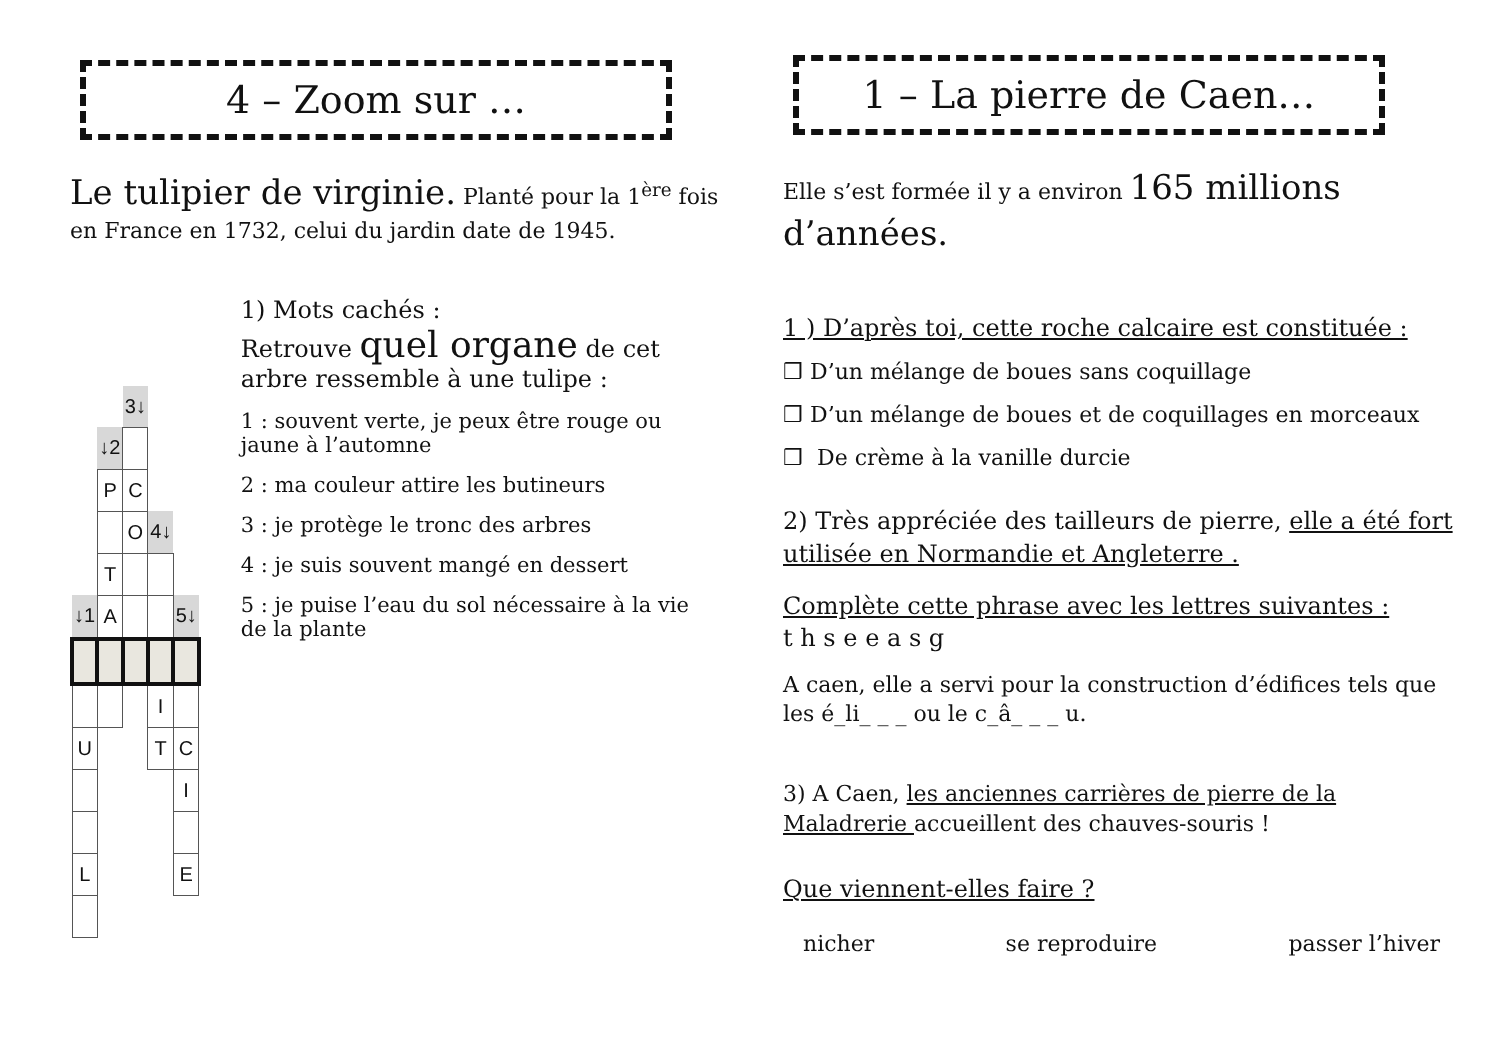4 – Zoom sur …
Le tulipier de virginie. Planté pour la 1<sup>ère</sup> fois en France en 1732, celui du jardin date de 1945.
| | | 3↓ | | |
| | ↓2 | | | |
| | P | C | | |
| | | O | 4↓ | |
| | T | | | |
| ↓1 | A | | | 5↓ |
| | | | I | |
| U | | | T | C |
| | | | | I |
| L | | | | E |
1) Mots cachés :
Retrouve quel organe de cet arbre ressemble à une tulipe :
1 : souvent verte, je peux être rouge ou jaune à l’automne
2 : ma couleur attire les butineurs
3 : je protège le tronc des arbres
4 : je suis souvent mangé en dessert
5 : je puise l’eau du sol nécessaire à la vie de la plante
1 – La pierre de Caen…
Elle s’est formée il y a environ 165 millions d’années.
1 ) D’après toi, cette roche calcaire est constituée :
❒ D’un mélange de boues sans coquillage
❒ D’un mélange de boues et de coquillages en morceaux
❒ De crème à la vanille durcie
2) Très appréciée des tailleurs de pierre, elle a été fort utilisée en Normandie et Angleterre .
Complète cette phrase avec les lettres suivantes :
t h s e e a s g
A caen, elle a servi pour la construction d’édifices tels que les é_li_ _ _ ou le c_â_ _ _ u.
3) A Caen, les anciennes carrières de pierre de la Maladrerie accueillent des chauves-souris !
Que viennent-elles faire ?
nicher se reproduire passer l’hiver